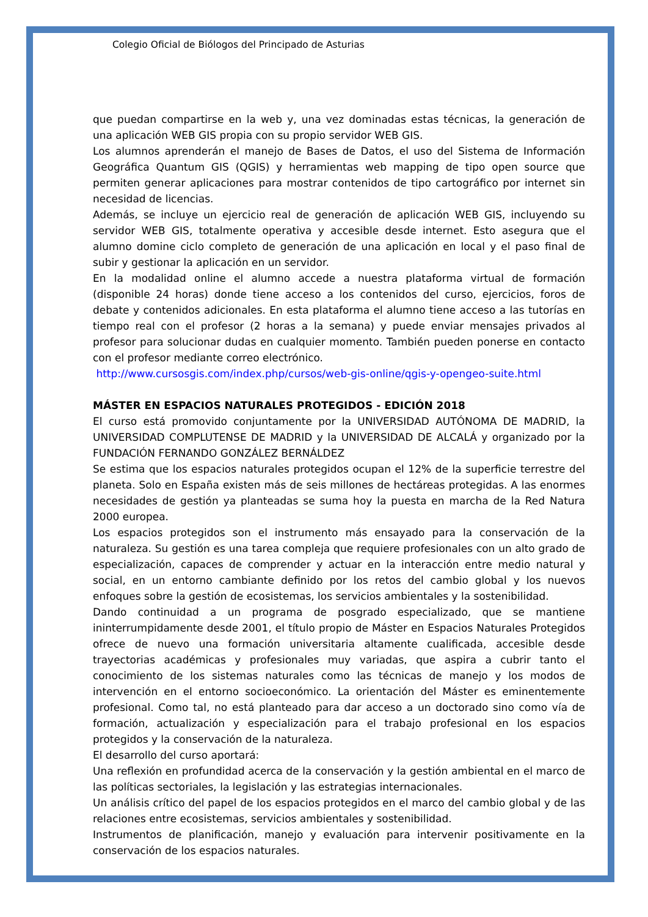Colegio Oficial de Biólogos del Principado de Asturias
que puedan compartirse en la web y, una vez dominadas estas técnicas, la generación de una aplicación WEB GIS propia con su propio servidor WEB GIS.
Los alumnos aprenderán el manejo de Bases de Datos, el uso del Sistema de Información Geográfica Quantum GIS (QGIS) y herramientas web mapping de tipo open source que permiten generar aplicaciones para mostrar contenidos de tipo cartográfico por internet sin necesidad de licencias.
Además, se incluye un ejercicio real de generación de aplicación WEB GIS, incluyendo su servidor WEB GIS, totalmente operativa y accesible desde internet. Esto asegura que el alumno domine ciclo completo de generación de una aplicación en local y el paso final de subir y gestionar la aplicación en un servidor.
En la modalidad online el alumno accede a nuestra plataforma virtual de formación (disponible 24 horas) donde tiene acceso a los contenidos del curso, ejercicios, foros de debate y contenidos adicionales. En esta plataforma el alumno tiene acceso a las tutorías en tiempo real con el profesor (2 horas a la semana) y puede enviar mensajes privados al profesor para solucionar dudas en cualquier momento. También pueden ponerse en contacto con el profesor mediante correo electrónico.
http://www.cursosgis.com/index.php/cursos/web-gis-online/qgis-y-opengeo-suite.html
MÁSTER EN ESPACIOS NATURALES PROTEGIDOS - EDICIÓN 2018
El curso está promovido conjuntamente por la UNIVERSIDAD AUTÓNOMA DE MADRID, la UNIVERSIDAD COMPLUTENSE DE MADRID y la UNIVERSIDAD DE ALCALÁ y organizado por la FUNDACIÓN FERNANDO GONZÁLEZ BERNÁLDEZ
Se estima que los espacios naturales protegidos ocupan el 12% de la superficie terrestre del planeta. Solo en España existen más de seis millones de hectáreas protegidas. A las enormes necesidades de gestión ya planteadas se suma hoy la puesta en marcha de la Red Natura 2000 europea.
Los espacios protegidos son el instrumento más ensayado para la conservación de la naturaleza. Su gestión es una tarea compleja que requiere profesionales con un alto grado de especialización, capaces de comprender y actuar en la interacción entre medio natural y social, en un entorno cambiante definido por los retos del cambio global y los nuevos enfoques sobre la gestión de ecosistemas, los servicios ambientales y la sostenibilidad.
Dando continuidad a un programa de posgrado especializado, que se mantiene ininterrumpidamente desde 2001, el título propio de Máster en Espacios Naturales Protegidos ofrece de nuevo una formación universitaria altamente cualificada, accesible desde trayectorias académicas y profesionales muy variadas, que aspira a cubrir tanto el conocimiento de los sistemas naturales como las técnicas de manejo y los modos de intervención en el entorno socioeconómico. La orientación del Máster es eminentemente profesional. Como tal, no está planteado para dar acceso a un doctorado sino como vía de formación, actualización y especialización para el trabajo profesional en los espacios protegidos y la conservación de la naturaleza.
El desarrollo del curso aportará:
Una reflexión en profundidad acerca de la conservación y la gestión ambiental en el marco de las políticas sectoriales, la legislación y las estrategias internacionales.
Un análisis crítico del papel de los espacios protegidos en el marco del cambio global y de las relaciones entre ecosistemas, servicios ambientales y sostenibilidad.
Instrumentos de planificación, manejo y evaluación para intervenir positivamente en la conservación de los espacios naturales.